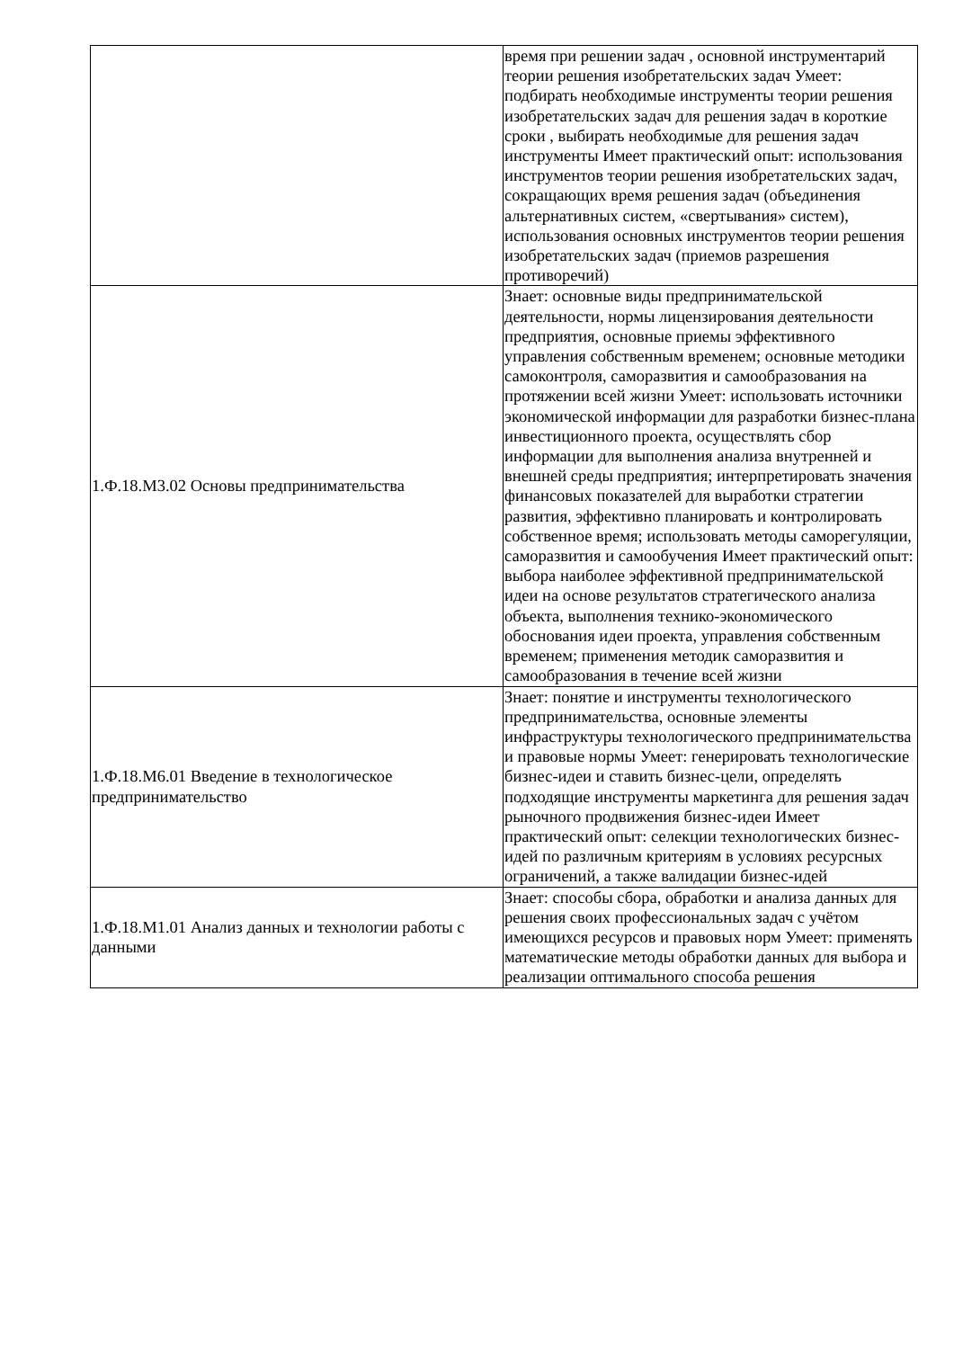| | время при решении задач , основной инструментарий теории решения изобретательских задач Умеет: подбирать необходимые инструменты теории решения изобретательских задач для решения задач в короткие сроки , выбирать необходимые для решения задач инструменты Имеет практический опыт: использования инструментов теории решения изобретательских задач, сокращающих время решения задач (объединения альтернативных систем, «свертывания» систем), использования основных инструментов теории решения изобретательских задач (приемов разрешения противоречий) |
| 1.Ф.18.М3.02 Основы предпринимательства | Знает: основные виды предпринимательской деятельности, нормы лицензирования деятельности предприятия, основные приемы эффективного управления собственным временем; основные методики самоконтроля, саморазвития и самообразования на протяжении всей жизни Умеет: использовать источники экономической информации для разработки бизнес-плана инвестиционного проекта, осуществлять сбор информации для выполнения анализа внутренней и внешней среды предприятия; интерпретировать значения финансовых показателей для выработки стратегии развития, эффективно планировать и контролировать собственное время; использовать методы саморегуляции, саморазвития и самообучения Имеет практический опыт: выбора наиболее эффективной предпринимательской идеи на основе результатов стратегического анализа объекта, выполнения технико-экономического обоснования идеи проекта, управления собственным временем; применения методик саморазвития и самообразования в течение всей жизни |
| 1.Ф.18.М6.01 Введение в технологическое предпринимательство | Знает: понятие и инструменты технологического предпринимательства, основные элементы инфраструктуры технологического предпринимательства и правовые нормы Умеет: генерировать технологические бизнес-идеи и ставить бизнес-цели, определять подходящие инструменты маркетинга для решения задач рыночного продвижения бизнес-идеи Имеет практический опыт: селекции технологических бизнес-идей по различным критериям в условиях ресурсных ограничений, а также валидации бизнес-идей |
| 1.Ф.18.М1.01 Анализ данных и технологии работы с данными | Знает: способы сбора, обработки и анализа данных для решения своих профессиональных задач с учётом имеющихся ресурсов и правовых норм Умеет: применять математические методы обработки данных для выбора и реализации оптимального способа решения |